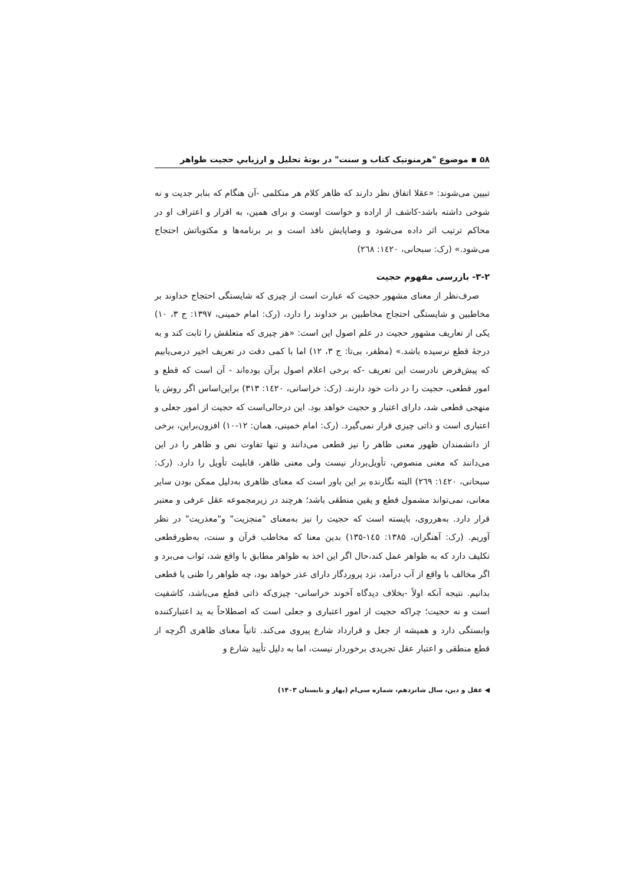۵۸ ▪ موضوع "هرمنوتیک کتاب و سنت" در بوتهٔ تحلیل و ارزیابیِ حجیت ظواهر
تبیین می‌شوند: «عقلا اتفاق نظر دارند که ظاهر کلام هر متکلمی -آن هنگام که بنابر جدیت و نه شوخی داشته باشد-کاشف از اراده و خواست اوست و برای همین، به اقرار و اعتراف او در محاکم ترتیب اثر داده می‌شود و وصایایش نافذ است و بر برنامه‌ها و مکتوباتش احتجاج می‌شود.» (رک: سبحانی، ١٤٢٠: ٢٦٨)
۳-۲- بازرسی مفهوم حجیت
صرف‌نظر از معنای مشهور حجیت که عبارت است از چیزی که شایستگی احتجاج خداوند بر مخاطبین و شایستگی احتجاج مخاطبین بر خداوند را دارد، (رک: امام خمینی، ۱۳۹۷: ج ۳، ۱۰) یکی از تعاریف مشهور حجیت در علم اصول این است: «هر چیزی که متعلقش را ثابت کند و به درجهٔ قطع نرسیده باشد.» (مظفر، بی‌تا: ج ۳، ۱۲) اما با کمی دقت در تعریف اخیر درمی‌یابیم که پیش‌فرض نادرست این تعریف -که برخی اعلام اصول برآن بوده‌اند - آن است که قطع و امور قطعی، حجیت را در ذات خود دارند. (رک: خراسانی، ١٤٢٠: ٣١٣) براین‌اساس اگر روش یا منهجی قطعی شد، دارای اعتبار و حجیت خواهد بود. این درحالی‌است که حجیت از امور جعلی و اعتباری است و ذاتی چیزی قرار نمی‌گیرد. (رک: امام خمینی، همان: ۱۲-۱۰) افزون‌براین، برخی از دانشمندان ظهور معنی ظاهر را نیز قطعی می‌دانند و تنها تفاوت نص و ظاهر را در این می‌دانند که معنی منصوص، تأویل‌بردار نیست ولی معنی ظاهر، قابلیت تأویل را دارد. (رک: سبحانی، ١٤٢٠: ٢٦٩) البته نگارنده بر این باور است که معنای ظاهری به‌دلیل ممکن بودن سایر معانی، نمی‌تواند مشمول قطع و یقین منطقی باشد؛ هرچند در زیرمجموعه عقل عرفی و معتبر قرار دارد. به‌هرروی، بایسته است که حجیت را نیز به‌معنای "منجزیت" و"معذریت" در نظر آوریم. (رک: آهنگران، ۱۳۸۵: ١٤٥-١٣٥) بدین معنا که مخاطب قرآن و سنت، به‌طورقطعی تکلیف دارد که به ظواهر عمل کند،حال اگر این اخذ به ظواهر مطابق با واقع شد، ثواب می‌برد و اگر مخالف با واقع از آب درآمد، نزد پروردگار دارای عذر خواهد بود، چه ظواهر را ظنی یا قطعی بدانیم. نتیجه آنکه اولاً -بخلاف دیدگاه آخوند خراسانی- چیزی‌که ذاتی قطع می‌باشد، کاشفیت است و نه حجیت؛ چراکه حجیت از امور اعتباری و جعلی است که اصطلاحاً به ید اعتبارکننده وابستگی دارد و همیشه از جعل و قرارداد شارع پیروی می‌کند. ثانیاً معنای ظاهری اگرچه از قطع منطقی و اعتبار عقل تجریدی برخوردار نیست، اما به دلیل تأیید شارع و
◀ عقل و دین، سال شانزدهم، شماره سی‌ام (بهار و تابستان ۱۴۰۳)